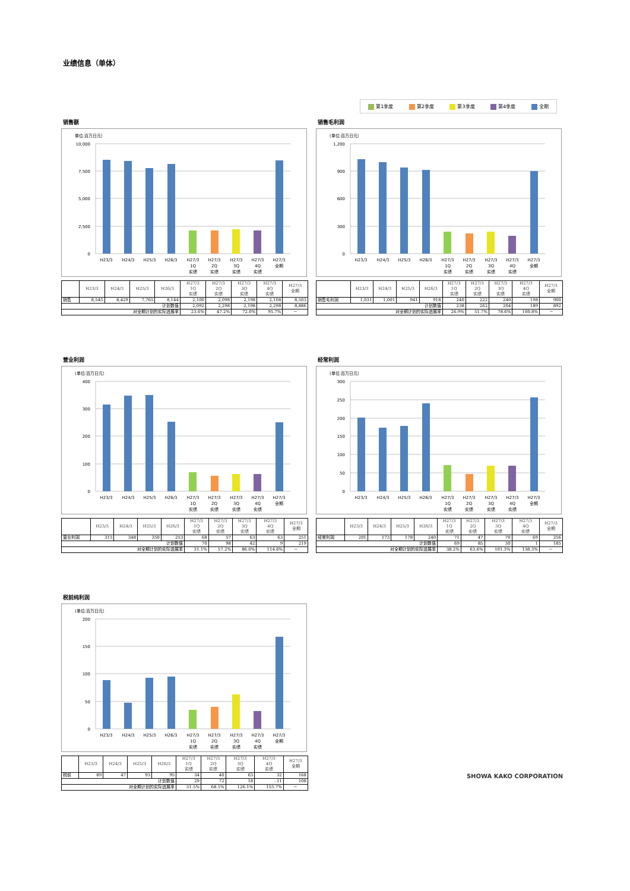业绩信息（单体）
第1季度 第2季度 第3季度 第4季度 全期
销售额
单位:百万日元）
10,000
7,500
5,000
2,500
0
H23/3
H24/3
H25/3
H26/3
H27/3
1Q
实绩
H27/3
2Q
实绩
H27/3
3Q
实绩
H27/3
4Q
实绩
H27/3
全期
| | H23/3 | H24/3 | H25/3 | H26/3 | H27/3 1Q 实绩 | H27/3 2Q 实绩 | H27/3 3Q 实绩 | H27/3 4Q 实绩 | H27/3 全期 |
| --- | --- | --- | --- | --- | --- | --- | --- | --- | --- |
| 销售 | 8,545 | 8,429 | 7,765 | 8,144 | 2,100 | 2,098 | 2,198 | 2,108 | 8,503 |
| 计划数值 | | | | | 2,092 | 2,298 | 2,198 | 2,298 | 8,886 |
| 对全期计划的实际进展率 | | | | | 23.6% | 47.2% | 72.0% | 95.7% | － |
销售毛利润
(单位:百万日元）
1,200
900
600
300
0
H23/3
H24/3
H25/3
H26/3
H27/3
1Q
实绩
H27/3
2Q
实绩
H27/3
3Q
实绩
H27/3
4Q
实绩
H27/3
全期
| | H23/3 | H24/3 | H25/3 | H26/3 | H27/3 1Q 实绩 | H27/3 2Q 实绩 | H27/3 3Q 实绩 | H27/3 4Q 实绩 | H27/3 全期 |
| --- | --- | --- | --- | --- | --- | --- | --- | --- | --- |
| 销售毛利润 | 1,031 | 1,001 | 941 | 918 | 240 | 222 | 240 | 198 | 900 |
| 计划数值 | | | | | 238 | 262 | 204 | 189 | 892 |
| 对全期计划的实际进展率 | | | | | 26.9% | 51.7% | 78.6% | 100.8% | － |
营业利润
(单位:百万日元）
400
300
200
100
0
H23/3
H24/3
H25/3
H26/3
H27/3
1Q
实绩
H27/3
2Q
实绩
H27/3
3Q
实绩
H27/3
4Q
实绩
H27/3
全期
| | H23/3 | H24/3 | H25/3 | H26/3 | H27/3 1Q 实绩 | H27/3 2Q 实绩 | H27/3 3Q 实绩 | H27/3 4Q 实绩 | H27/3 全期 |
| --- | --- | --- | --- | --- | --- | --- | --- | --- | --- |
| 营业利润 | 315 | 348 | 350 | 253 | 68 | 57 | 63 | 63 | 251 |
| 计划数值 | | | | | 70 | 98 | 42 | 9 | 219 |
| 对全期计划的实际进展率 | | | | | 31.1% | 57.2% | 86.0% | 114.6% | － |
经常利润
(单位:百万日元）
300
250
200
150
100
50
0
H23/3
H24/3
H25/3
H26/3
H27/3
1Q
实绩
H27/3
2Q
实绩
H27/3
3Q
实绩
H27/3
4Q
实绩
H27/3
全期
| | H23/3 | H24/3 | H25/3 | H26/3 | H27/3 1Q 实绩 | H27/3 2Q 实绩 | H27/3 3Q 实绩 | H27/3 4Q 实绩 | H27/3 全期 |
| --- | --- | --- | --- | --- | --- | --- | --- | --- | --- |
| 经常利润 | 201 | 173 | 178 | 240 | 71 | 47 | 70 | 69 | 256 |
| 计划数值 | | | | | 69 | 85 | 30 | 1 | 185 |
| 对全期计划的实际进展率 | | | | | 38.2% | 63.6% | 101.3% | 138.3% | － |
税前纯利润
(单位:百万日元）
200
150
100
50
0
H23/3
H24/3
H25/3
H26/3
H27/3
1Q
实绩
H27/3
2Q
实绩
H27/3
3Q
实绩
H27/3
4Q
实绩
H27/3
全期
| | H23/3 | H24/3 | H25/3 | H26/3 | H27/3 1Q 实绩 | H27/3 2Q 实绩 | H27/3 3Q 实绩 | H27/3 4Q 实绩 | H27/3 全期 |
| --- | --- | --- | --- | --- | --- | --- | --- | --- | --- |
| 税前 | 89 | 47 | 93 | 95 | 34 | 40 | 63 | 32 | 168 |
| 计划数值 | | | | | 29 | 72 | 18 | -11 | 108 |
| 对全期计划的实际进展率 | | | | | 31.5% | 68.1% | 126.1% | 155.7% | － |
SHOWA KAKO CORPORATION